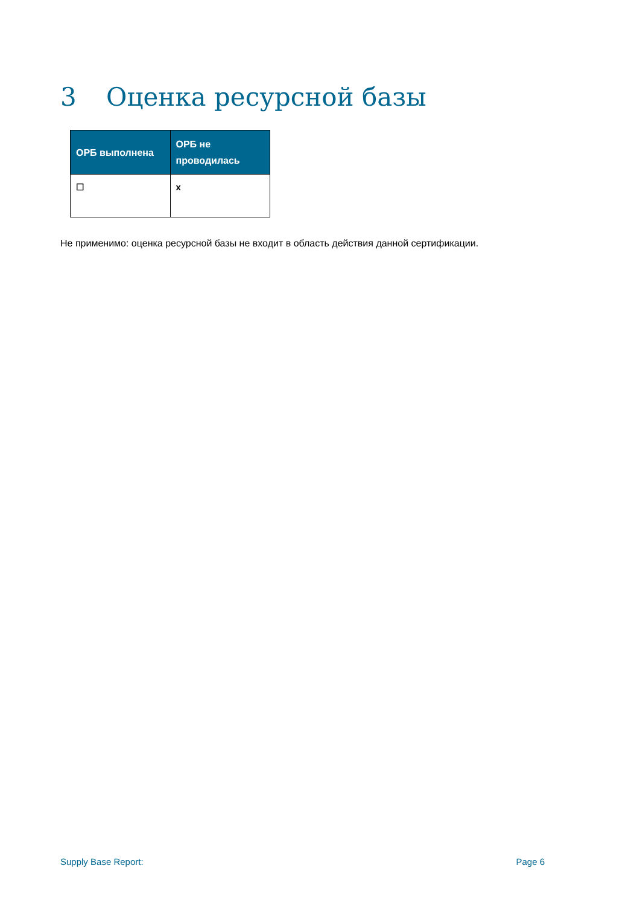3 Оценка ресурсной базы
| ОРБ выполнена | ОРБ не проводилась |
| --- | --- |
| ☐ | x |
Не применимо: оценка ресурсной базы не входит в область действия данной сертификации.
Supply Base Report: Page 6